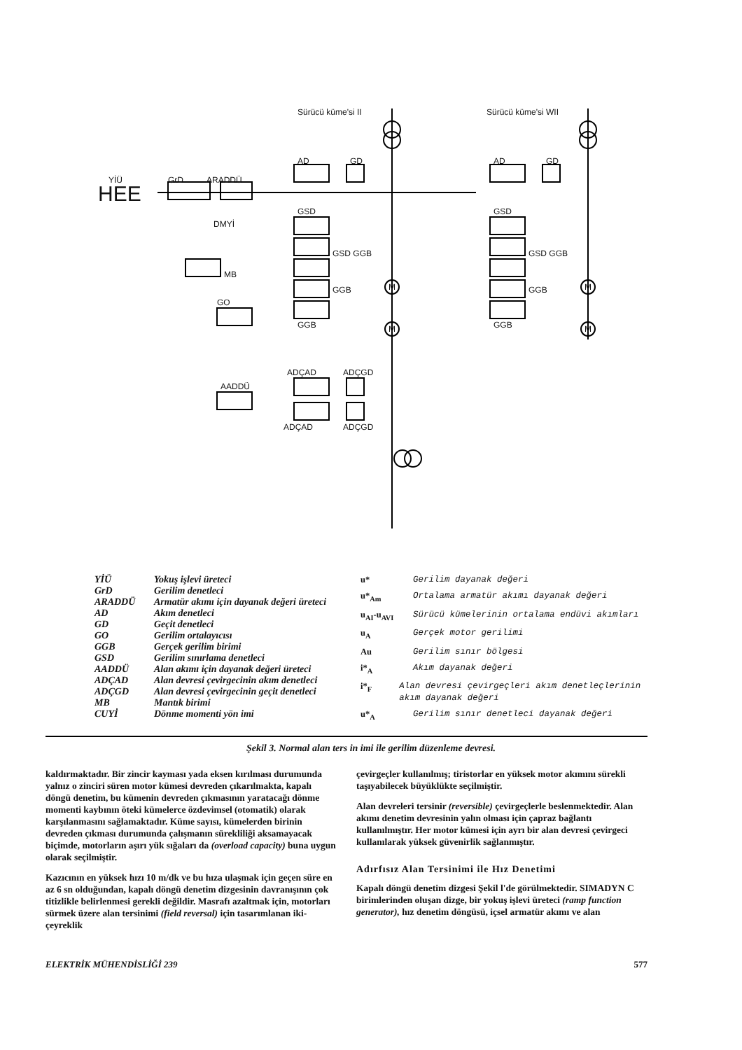Sürücü küme'si II Sürücü küme'si WII
YİÜ GrD ARADDÜ
HEE
AD GD AD GD
GSD GSD
DMYİ
MB
GSD GGB GSD GGB
GGB GGB
GO
GGB GGB
M
M
M
M
AADDÜ
ADÇAD ADÇGD
ADÇAD ADÇGD
YİÜ Yokuş işlevi üreteci
GrD Gerilim denetleci
ARADDÜ Armatür akımı için dayanak değeri üreteci
AD Akım denetleci
GD Geçit denetleci
GO Gerilim ortalayıcısı
GGB Gerçek gerilim birimi
GSD Gerilim sınırlama denetleci
AADDÜ Alan akımı için dayanak değeri üreteci
ADÇAD Alan devresi çevirgecinin akım denetleci
ADÇGD Alan devresi çevirgecinin geçit denetleci
MB Mantık birimi
CUYİ Dönme momenti yön imi
u* Gerilim dayanak değeri
u*<sub>Am</sub> Ortalama armatür akımı dayanak değeri
u<sub>AI</sub>-u<sub>AVI</sub> Sürücü kümelerinin ortalama endüvi akımları
u<sub>A</sub> Gerçek motor gerilimi
Au Gerilim sınır bölgesi
i*<sub>A</sub> Akım dayanak değeri
i*<sub>F</sub> Alan devresi çevirgeçleri akım denetleçlerinin akım dayanak değeri
u*<sub>A</sub> Gerilim sınır denetleci dayanak değeri
Şekil 3. Normal alan ters in imi ile gerilim düzenleme devresi.
kaldırmaktadır. Bir zincir kayması yada eksen kırılması durumunda yalnız o zinciri süren motor kümesi devreden çıkarılmakta, kapalı döngü denetim, bu kümenin devreden çıkmasının yaratacağı dönme momenti kaybının öteki kümelerce özdevimsel (otomatik) olarak karşılanmasını sağlamaktadır. Küme sayısı, kümelerden birinin devreden çıkması durumunda çalışmanın sürekliliği aksamayacak biçimde, motorların aşırı yük sığaları da (overload capacity) buna uygun olarak seçilmiştir.
Kazıcının en yüksek hızı 10 m/dk ve bu hıza ulaşmak için geçen süre en az 6 sn olduğundan, kapalı döngü denetim dizgesinin davranışının çok titizlikle belirlenmesi gerekli değildir. Masrafı azaltmak için, motorları sürmek üzere alan tersinimi (field reversal) için tasarımlanan iki-çeyreklik
çevirgeçler kullanılmış; tiristorlar en yüksek motor akımını sürekli taşıyabilecek büyüklükte seçilmiştir.
Alan devreleri tersinir (reversible) çevirgeçlerle beslenmektedir. Alan akımı denetim devresinin yalın olması için çapraz bağlantı kullanılmıştır. Her motor kümesi için ayrı bir alan devresi çevirgeci kullanılarak yüksek güvenirlik sağlanmıştır.
Adırfısız Alan Tersinimi ile Hız Denetimi
Kapalı döngü denetim dizgesi Şekil l'de görülmektedir. SIMADYN C birimlerinden oluşan dizge, bir yokuş işlevi üreteci (ramp function generator), hız denetim döngüsü, içsel armatür akımı ve alan
ELEKTRİK MÜHENDİSLİĞİ 239 577